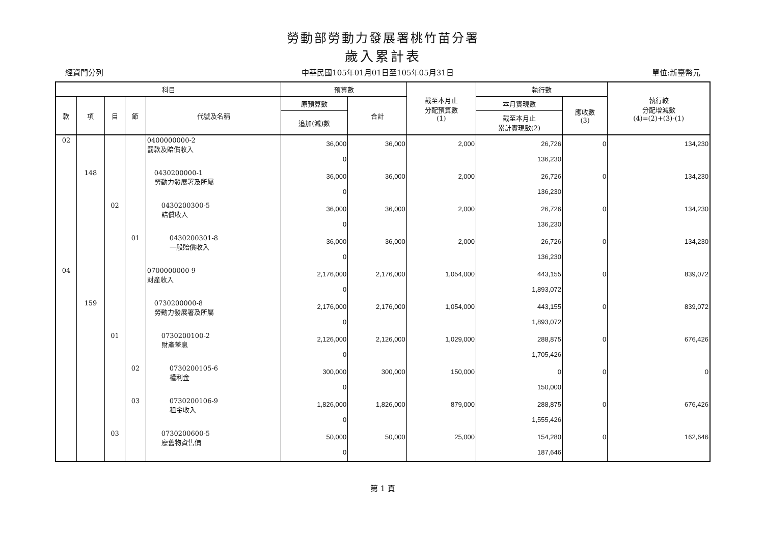勞動部勞動力發展署桃竹苗分署
歲入累計表
經資門分列 中華民國105年01月01日至105年05月31日 單位:新臺幣元
| 科目 | | | | | 預算數 | | 截至本月止 分配預算數 (1) | 執行數 | | 執行較 分配增減數 (4)=(2)+(3)-(1) |
| --- | --- | --- | --- | --- | --- | --- | --- | --- | --- | --- |
| 款 | 項 | 目 | 節 | 代號及名稱 | 原預算數 | 合計 | | 本月實現數 | 應收數 (3) | |
| | | | | | 追加(減)數 | | | 截至本月止 累計實現數(2) | | |
| 02 | | | | 0400000000-2 罰款及賠償收入 | 36,000 0 | 36,000 | 2,000 | 26,726 136,230 | 0 | 134,230 |
| | 148 | | | 0430200000-1 勞動力發展署及所屬 | 36,000 0 | 36,000 | 2,000 | 26,726 136,230 | 0 | 134,230 |
| | | 02 | | 0430200300-5 賠償收入 | 36,000 0 | 36,000 | 2,000 | 26,726 136,230 | 0 | 134,230 |
| | | | 01 | 0430200301-8 一般賠償收入 | 36,000 0 | 36,000 | 2,000 | 26,726 136,230 | 0 | 134,230 |
| 04 | | | | 0700000000-9 財產收入 | 2,176,000 0 | 2,176,000 | 1,054,000 | 443,155 1,893,072 | 0 | 839,072 |
| | 159 | | | 0730200000-8 勞動力發展署及所屬 | 2,176,000 0 | 2,176,000 | 1,054,000 | 443,155 1,893,072 | 0 | 839,072 |
| | | 01 | | 0730200100-2 財產孳息 | 2,126,000 0 | 2,126,000 | 1,029,000 | 288,875 1,705,426 | 0 | 676,426 |
| | | | 02 | 0730200105-6 權利金 | 300,000 0 | 300,000 | 150,000 | 0 150,000 | 0 | 0 |
| | | | 03 | 0730200106-9 租金收入 | 1,826,000 0 | 1,826,000 | 879,000 | 288,875 1,555,426 | 0 | 676,426 |
| | | 03 | | 0730200600-5 廢舊物資售價 | 50,000 0 | 50,000 | 25,000 | 154,280 187,646 | 0 | 162,646 |
第 1 頁